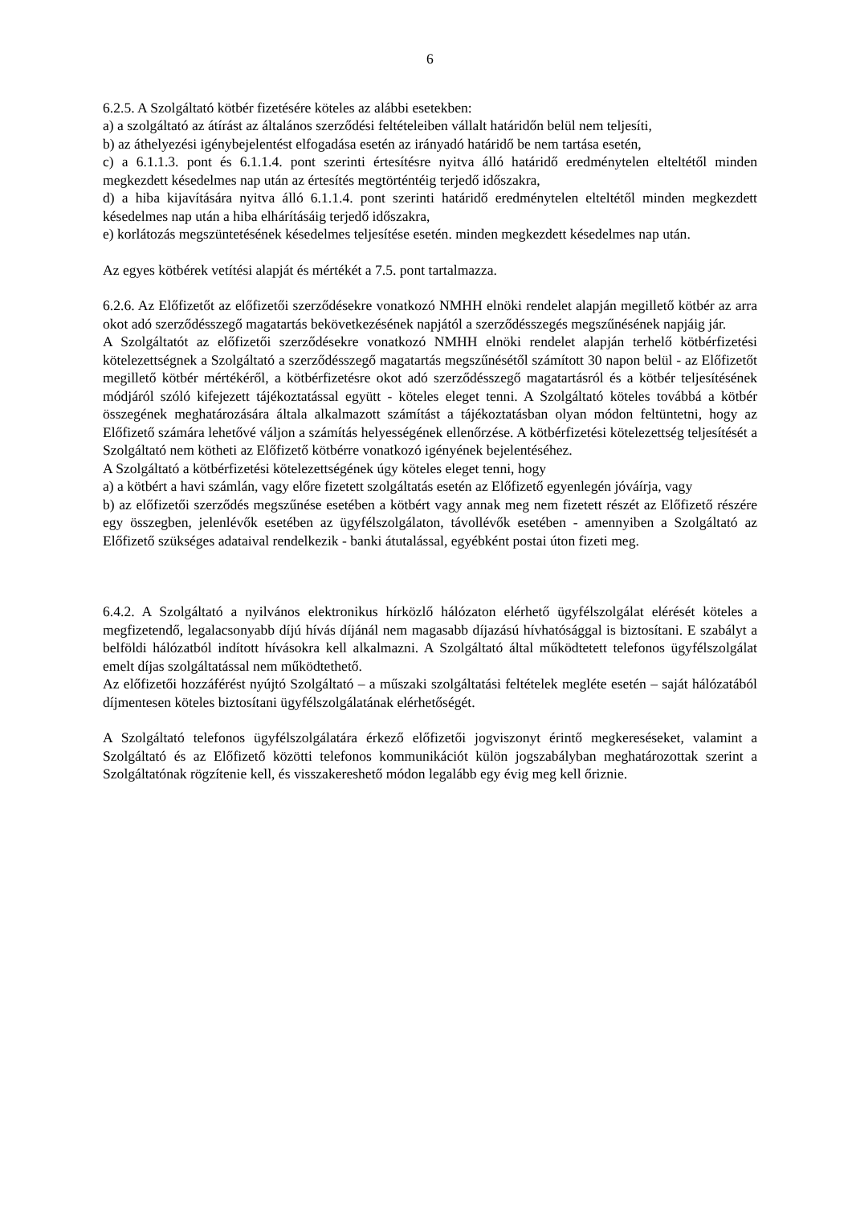6
6.2.5. A Szolgáltató kötbér fizetésére köteles az alábbi esetekben:
a) a szolgáltató az átírást az általános szerződési feltételeiben vállalt határidőn belül nem teljesíti,
b) az áthelyezési igénybejelentést elfogadása esetén az irányadó határidő be nem tartása esetén,
c) a 6.1.1.3. pont és 6.1.1.4. pont szerinti értesítésre nyitva álló határidő eredménytelen elteltétől minden megkezdett késedelmes nap után az értesítés megtörténtéig terjedő időszakra,
d) a hiba kijavítására nyitva álló 6.1.1.4. pont szerinti határidő eredménytelen elteltétől minden megkezdett késedelmes nap után a hiba elhárításáig terjedő időszakra,
e) korlátozás megszüntetésének késedelmes teljesítése esetén. minden megkezdett késedelmes nap után.
Az egyes kötbérek vetítési alapját és mértékét a 7.5. pont tartalmazza.
6.2.6. Az Előfizetőt az előfizetői szerződésekre vonatkozó NMHH elnöki rendelet alapján megillető kötbér az arra okot adó szerződésszegő magatartás bekövetkezésének napjától a szerződésszegés megszűnésének napjáig jár.
A Szolgáltatót az előfizetői szerződésekre vonatkozó NMHH elnöki rendelet alapján terhelő kötbérfizetési kötelezettségnek a Szolgáltató a szerződésszegő magatartás megszűnésétől számított 30 napon belül - az Előfizetőt megillető kötbér mértékéről, a kötbérfizetésre okot adó szerződésszegő magatartásról és a kötbér teljesítésének módjáról szóló kifejezett tájékoztatással együtt - köteles eleget tenni. A Szolgáltató köteles továbbá a kötbér összegének meghatározására általa alkalmazott számítást a tájékoztatásban olyan módon feltüntetni, hogy az Előfizető számára lehetővé váljon a számítás helyességének ellenőrzése. A kötbérfizetési kötelezettség teljesítését a Szolgáltató nem kötheti az Előfizető kötbérre vonatkozó igényének bejelentéséhez.
A Szolgáltató a kötbérfizetési kötelezettségének úgy köteles eleget tenni, hogy
a) a kötbért a havi számlán, vagy előre fizetett szolgáltatás esetén az Előfizető egyenlegén jóváírja, vagy
b) az előfizetői szerződés megszűnése esetében a kötbért vagy annak meg nem fizetett részét az Előfizető részére egy összegben, jelenlévők esetében az ügyfélszolgálaton, távollévők esetében - amennyiben a Szolgáltató az Előfizető szükséges adataival rendelkezik - banki átutalással, egyébként postai úton fizeti meg.
6.4.2. A Szolgáltató a nyilvános elektronikus hírközlő hálózaton elérhető ügyfélszolgálat elérését köteles a megfizetendő, legalacsonyabb díjú hívás díjánál nem magasabb díjazású hívhatósággal is biztosítani. E szabályt a belföldi hálózatból indított hívásokra kell alkalmazni. A Szolgáltató által működtetett telefonos ügyfélszolgálat emelt díjas szolgáltatással nem működtethető.
Az előfizetői hozzáférést nyújtó Szolgáltató – a műszaki szolgáltatási feltételek megléte esetén – saját hálózatából díjmentesen köteles biztosítani ügyfélszolgálatának elérhetőségét.
A Szolgáltató telefonos ügyfélszolgálatára érkező előfizetői jogviszonyt érintő megkereséseket, valamint a Szolgáltató és az Előfizető közötti telefonos kommunikációt külön jogszabályban meghatározottak szerint a Szolgáltatónak rögzítenie kell, és visszakereshető módon legalább egy évig meg kell őriznie.